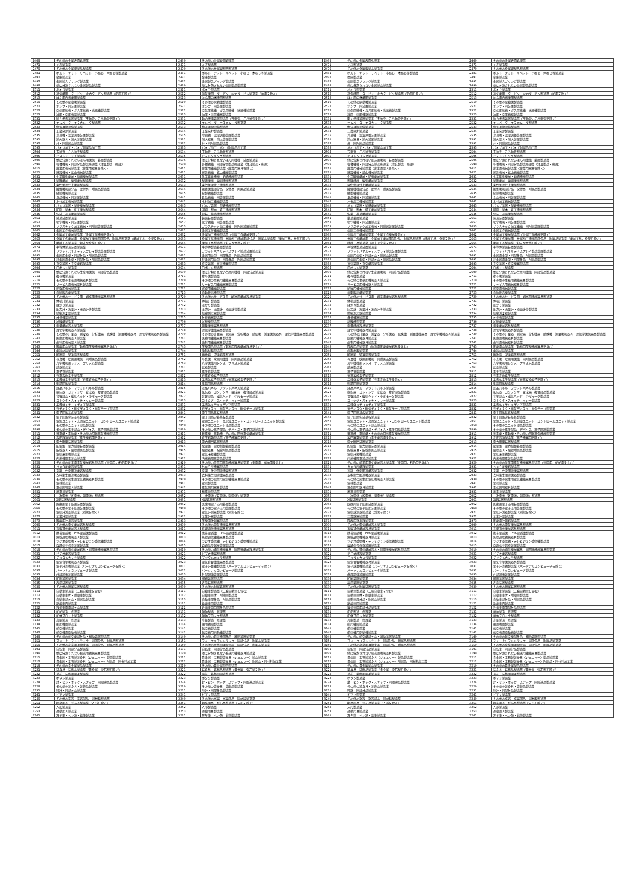| 2469 | その他の金属表面処理業 | 2469 | その他の金属表面処理業 | 2469 | その他の金属表面処理業 | 2469 | その他の金属表面処理業 |
| 2471 | くぎ製造業 | 2471 | くぎ製造業 | 2471 | くぎ製造業 | 2471 | くぎ製造業 |
| 2479 | その他の金属線製品製造業 | 2479 | その他の金属線製品製造業 | 2479 | その他の金属線製品製造業 | 2479 | その他の金属線製品製造業 |
| 2481 | ボルト・ナット・リベット・小ねじ・木ねじ等製造業 | 2481 | ボルト・ナット・リベット・小ねじ・木ねじ等製造業 | 2481 | ボルト・ナット・リベット・小ねじ・木ねじ等製造業 | 2481 | ボルト・ナット・リベット・小ねじ・木ねじ等製造業 |
| 2491 | 金庫製造業 | 2491 | 金庫製造業 | 2491 | 金庫製造業 | 2491 | 金庫製造業 |
| 2492 | 金属製スプリング製造業 | 2492 | 金属製スプリング製造業 | 2492 | 金属製スプリング製造業 | 2492 | 金属製スプリング製造業 |
| 2499 | 他に分類されない金属製品製造業 | 2499 | 他に分類されない金属製品製造業 | 2499 | 他に分類されない金属製品製造業 | 2499 | 他に分類されない金属製品製造業 |
| 2511 | ボイラ製造業 | 2511 | ボイラ製造業 | 2511 | ボイラ製造業 | 2511 | ボイラ製造業 |
| 2512 | 蒸気機関・タービン・水力タービン製造業（舶用を除く） | 2512 | 蒸気機関・タービン・水力タービン製造業（舶用を除く） | 2512 | 蒸気機関・タービン・水力タービン製造業（舶用を除く） | 2512 | 蒸気機関・タービン・水力タービン製造業（舶用を除く） |
| 2513 | はん用内燃機関製造業 | 2513 | はん用内燃機関製造業 | 2513 | はん用内燃機関製造業 | 2513 | はん用内燃機関製造業 |
| 2519 | その他の原動機製造業 | 2519 | その他の原動機製造業 | 2519 | その他の原動機製造業 | 2519 | その他の原動機製造業 |
| 2521 | ポンプ・同装置製造業 | 2521 | ポンプ・同装置製造業 | 2521 | ポンプ・同装置製造業 | 2521 | ポンプ・同装置製造業 |
| 2522 | 空気圧縮機・ガス圧縮機・送風機製造業 | 2522 | 空気圧縮機・ガス圧縮機・送風機製造業 | 2522 | 空気圧縮機・ガス圧縮機・送風機製造業 | 2522 | 空気圧縮機・ガス圧縮機・送風機製造業 |
| 2523 | 油圧・空圧機器製造業 | 2523 | 油圧・空圧機器製造業 | 2523 | 油圧・空圧機器製造業 | 2523 | 油圧・空圧機器製造業 |
| 2531 | 動力伝導装置製造業（玉軸受，ころ軸受を除く） | 2531 | 動力伝導装置製造業（玉軸受，ころ軸受を除く） | 2531 | 動力伝導装置製造業（玉軸受，ころ軸受を除く） | 2531 | 動力伝導装置製造業（玉軸受，ころ軸受を除く） |
| 2532 | エレベータ・エスカレータ製造業 | 2532 | エレベータ・エスカレータ製造業 | 2532 | エレベータ・エスカレータ製造業 | 2532 | エレベータ・エスカレータ製造業 |
| 2533 | 物流運搬設備製造業 | 2533 | 物流運搬設備製造業 | 2533 | 物流運搬設備製造業 | 2533 | 物流運搬設備製造業 |
| 2534 | 工業窯炉製造業 | 2534 | 工業窯炉製造業 | 2534 | 工業窯炉製造業 | 2534 | 工業窯炉製造業 |
| 2535 | 冷凍機・温湿調整装置製造業 | 2535 | 冷凍機・温湿調整装置製造業 | 2535 | 冷凍機・温湿調整装置製造業 | 2535 | 冷凍機・温湿調整装置製造業 |
| 2591 | 消火器具・消火装置製造業 | 2591 | 消火器具・消火装置製造業 | 2591 | 消火器具・消火装置製造業 | 2591 | 消火器具・消火装置製造業 |
| 2592 | 弁・同附属品製造業 | 2592 | 弁・同附属品製造業 | 2592 | 弁・同附属品製造業 | 2592 | 弁・同附属品製造業 |
| 2593 | パイプ加工・パイプ附属品加工業 | 2593 | パイプ加工・パイプ附属品加工業 | 2593 | パイプ加工・パイプ附属品加工業 | 2593 | パイプ加工・パイプ附属品加工業 |
| 2594 | 玉軸受・ころ軸受製造業 | 2594 | 玉軸受・ころ軸受製造業 | 2594 | 玉軸受・ころ軸受製造業 | 2594 | 玉軸受・ころ軸受製造業 |
| 2595 | ピストンリング製造業 | 2595 | ピストンリング製造業 | 2595 | ピストンリング製造業 | 2595 | ピストンリング製造業 |
| 2596 | 他に分類されないはん用機械・装置製造業 | 2596 | 他に分類されないはん用機械・装置製造業 | 2596 | 他に分類されないはん用機械・装置製造業 | 2596 | 他に分類されないはん用機械・装置製造業 |
| 2599 | 各種機械・同部分品製造修理業（注文製造・修理） | 2599 | 各種機械・同部分品製造修理業（注文製造・修理） | 2599 | 各種機械・同部分品製造修理業（注文製造・修理） | 2599 | 各種機械・同部分品製造修理業（注文製造・修理） |
| 2611 | 農業用機械製造業（農業用器具を除く） | 2611 | 農業用機械製造業（農業用器具を除く） | 2611 | 農業用機械製造業（農業用器具を除く） | 2611 | 農業用機械製造業（農業用器具を除く） |
| 2621 | 建設機械・鉱山機械製造業 | 2621 | 建設機械・鉱山機械製造業 | 2621 | 建設機械・鉱山機械製造業 | 2621 | 建設機械・鉱山機械製造業 |
| 2631 | 化学繊維機械・紡績機械製造業 | 2631 | 化学繊維機械・紡績機械製造業 | 2631 | 化学繊維機械・紡績機械製造業 | 2631 | 化学繊維機械・紡績機械製造業 |
| 2632 | 製織機械・編組機械製造業 | 2632 | 製織機械・編組機械製造業 | 2632 | 製織機械・編組機械製造業 | 2632 | 製織機械・編組機械製造業 |
| 2633 | 染色整理仕上機械製造業 | 2633 | 染色整理仕上機械製造業 | 2633 | 染色整理仕上機械製造業 | 2633 | 染色整理仕上機械製造業 |
| 2634 | 繊維機械部分品・取付具・附属品製造業 | 2634 | 繊維機械部分品・取付具・附属品製造業 | 2634 | 繊維機械部分品・取付具・附属品製造業 | 2634 | 繊維機械部分品・取付具・附属品製造業 |
| 2635 | 縫製機械製造業 | 2635 | 縫製機械製造業 | 2635 | 縫製機械製造業 | 2635 | 縫製機械製造業 |
| 2641 | 食品機械・同装置製造業 | 2641 | 食品機械・同装置製造業 | 2641 | 食品機械・同装置製造業 | 2641 | 食品機械・同装置製造業 |
| 2642 | 木材加工機械製造業 | 2642 | 木材加工機械製造業 | 2642 | 木材加工機械製造業 | 2642 | 木材加工機械製造業 |
| 2643 | パルプ装置・製紙機械製造業 | 2643 | パルプ装置・製紙機械製造業 | 2643 | パルプ装置・製紙機械製造業 | 2643 | パルプ装置・製紙機械製造業 |
| 2644 | 印刷・製本・紙工機械製造業 | 2644 | 印刷・製本・紙工機械製造業 | 2644 | 印刷・製本・紙工機械製造業 | 2644 | 印刷・製本・紙工機械製造業 |
| 2645 | 包装・荷造機械製造業 | 2645 | 包装・荷造機械製造業 | 2645 | 包装・荷造機械製造業 | 2645 | 包装・荷造機械製造業 |
| 2651 | 鋳造装置製造業 | 2651 | 鋳造装置製造業 | 2651 | 鋳造装置製造業 | 2651 | 鋳造装置製造業 |
| 2652 | 化学機械・同装置製造業 | 2652 | 化学機械・同装置製造業 | 2652 | 化学機械・同装置製造業 | 2652 | 化学機械・同装置製造業 |
| 2653 | プラスチック加工機械・同附属装置製造業 | 2653 | プラスチック加工機械・同附属装置製造業 | 2653 | プラスチック加工機械・同附属装置製造業 | 2653 | プラスチック加工機械・同附属装置製造業 |
| 2661 | 金属工作機械製造業 | 2661 | 金属工作機械製造業 | 2661 | 金属工作機械製造業 | 2661 | 金属工作機械製造業 |
| 2662 | 金属加工機械製造業（金属工作機械を除く） | 2662 | 金属加工機械製造業（金属工作機械を除く） | 2662 | 金属加工機械製造業（金属工作機械を除く） | 2662 | 金属加工機械製造業（金属工作機械を除く） |
| 2663 | 金属工作機械用・金属加工機械用部分品・附属品製造業（機械工具，金型を除く） | 2663 | 金属工作機械用・金属加工機械用部分品・附属品製造業（機械工具，金型を除く） | 2663 | 金属工作機械用・金属加工機械用部分品・附属品製造業（機械工具，金型を除く） | 2663 | 金属工作機械用・金属加工機械用部分品・附属品製造業（機械工具，金型を除く） |
| 2664 | 機械工具製造業（粉末や金業を除く） | 2664 | 機械工具製造業（粉末や金業を除く） | 2664 | 機械工具製造業（粉末や金業を除く） | 2664 | 機械工具製造業（粉末や金業を除く） |
| 2671 | 半導体製造装置製造業 | 2671 | 半導体製造装置製造業 | 2671 | 半導体製造装置製造業 | 2671 | 半導体製造装置製造業 |
| 2672 | フラットパネルディスプレイ製造装置製造業 | 2672 | フラットパネルディスプレイ製造装置製造業 | 2672 | フラットパネルディスプレイ製造装置製造業 | 2672 | フラットパネルディスプレイ製造装置製造業 |
| 2691 | 金属用金型・同部分品・附属品製造業 | 2691 | 金属用金型・同部分品・附属品製造業 | 2691 | 金属用金型・同部分品・附属品製造業 | 2691 | 金属用金型・同部分品・附属品製造業 |
| 2692 | 非金属用金型・同部分品・附属品製造業 | 2692 | 非金属用金型・同部分品・附属品製造業 | 2692 | 非金属用金型・同部分品・附属品製造業 | 2692 | 非金属用金型・同部分品・附属品製造業 |
| 2693 | 真空装置・真空機器製造業 | 2693 | 真空装置・真空機器製造業 | 2693 | 真空装置・真空機器製造業 | 2693 | 真空装置・真空機器製造業 |
| 2694 | ロボット製造業 | 2694 | ロボット製造業 | 2694 | ロボット製造業 | 2694 | ロボット製造業 |
| 2699 | 他に分類されない生産用機械・同部分品製造業 | 2699 | 他に分類されない生産用機械・同部分品製造業 | 2699 | 他に分類されない生産用機械・同部分品製造業 | 2699 | 他に分類されない生産用機械・同部分品製造業 |
| 2711 | 複写機製造業 | 2711 | 複写機製造業 | 2711 | 複写機製造業 | 2711 | 複写機製造業 |
| 2719 | その他の事務用機械器具製造業 | 2719 | その他の事務用機械器具製造業 | 2719 | その他の事務用機械器具製造業 | 2719 | その他の事務用機械器具製造業 |
| 2721 | サービス用機械器具製造業 | 2721 | サービス用機械器具製造業 | 2721 | サービス用機械器具製造業 | 2721 | サービス用機械器具製造業 |
| 2722 | 娯楽用機械製造業 | 2722 | 娯楽用機械製造業 | 2722 | 娯楽用機械製造業 | 2722 | 娯楽用機械製造業 |
| 2723 | 自動販売機製造業 | 2723 | 自動販売機製造業 | 2723 | 自動販売機製造業 | 2723 | 自動販売機製造業 |
| 2729 | その他のサービス用・娯楽用機械器具製造業 | 2729 | その他のサービス用・娯楽用機械器具製造業 | 2729 | その他のサービス用・娯楽用機械器具製造業 | 2729 | その他のサービス用・娯楽用機械器具製造業 |
| 2731 | 体積計製造業 | 2731 | 体積計製造業 | 2731 | 体積計製造業 | 2731 | 体積計製造業 |
| 2732 | はかり製造業 | 2732 | はかり製造業 | 2732 | はかり製造業 | 2732 | はかり製造業 |
| 2733 | 圧力計・流量計・液面計等製造業 | 2733 | 圧力計・流量計・液面計等製造業 | 2733 | 圧力計・流量計・液面計等製造業 | 2733 | 圧力計・流量計・液面計等製造業 |
| 2734 | 精密測定器製造業 | 2734 | 精密測定器製造業 | 2734 | 精密測定器製造業 | 2734 | 精密測定器製造業 |
| 2735 | 分析機器製造業 | 2735 | 分析機器製造業 | 2735 | 分析機器製造業 | 2735 | 分析機器製造業 |
| 2736 | 試験機製造業 | 2736 | 試験機製造業 | 2736 | 試験機製造業 | 2736 | 試験機製造業 |
| 2737 | 測量機械器具製造業 | 2737 | 測量機械器具製造業 | 2737 | 測量機械器具製造業 | 2737 | 測量機械器具製造業 |
| 2738 | 理化学機械器具製造業 | 2738 | 理化学機械器具製造業 | 2738 | 理化学機械器具製造業 | 2738 | 理化学機械器具製造業 |
| 2739 | その他の計量器・測定器・分析機器・試験機・測量機械器具・理化学機械器具製造業 | 2739 | その他の計量器・測定器・分析機器・試験機・測量機械器具・理化学機械器具製造業 | 2739 | その他の計量器・測定器・分析機器・試験機・測量機械器具・理化学機械器具製造業 | 2739 | その他の計量器・測定器・分析機器・試験機・測量機械器具・理化学機械器具製造業 |
| 2741 | 医療用機械器具製造業 | 2741 | 医療用機械器具製造業 | 2741 | 医療用機械器具製造業 | 2741 | 医療用機械器具製造業 |
| 2742 | 歯科用機械器具製造業 | 2742 | 歯科用機械器具製造業 | 2742 | 歯科用機械器具製造業 | 2742 | 歯科用機械器具製造業 |
| 2743 | 医療用品製造業（動物用医療機械器具を含む） | 2743 | 医療用品製造業（動物用医療機械器具を含む） | 2743 | 医療用品製造業（動物用医療機械器具を含む） | 2743 | 医療用品製造業（動物用医療機械器具を含む） |
| 2744 | 歯科材料製造業 | 2744 | 歯科材料製造業 | 2744 | 歯科材料製造業 | 2744 | 歯科材料製造業 |
| 2751 | 顕微鏡・望遠鏡等製造業 | 2751 | 顕微鏡・望遠鏡等製造業 | 2751 | 顕微鏡・望遠鏡等製造業 | 2751 | 顕微鏡・望遠鏡等製造業 |
| 2752 | 写真機・映画用機械・同附属品製造業 | 2752 | 写真機・映画用機械・同附属品製造業 | 2752 | 写真機・映画用機械・同附属品製造業 | 2752 | 写真機・映画用機械・同附属品製造業 |
| 2753 | 光学機械用レンズ・プリズム製造業 | 2753 | 光学機械用レンズ・プリズム製造業 | 2753 | 光学機械用レンズ・プリズム製造業 | 2753 | 光学機械用レンズ・プリズム製造業 |
| 2761 | 武器製造業 | 2761 | 武器製造業 | 2761 | 武器製造業 | 2761 | 武器製造業 |
| 2811 | 電子管製造業 | 2811 | 電子管製造業 | 2811 | 電子管製造業 | 2811 | 電子管製造業 |
| 2812 | 光電変換素子製造業 | 2812 | 光電変換素子製造業 | 2812 | 光電変換素子製造業 | 2812 | 光電変換素子製造業 |
| 2813 | 半導体素子製造業（光電変換素子を除く） | 2813 | 半導体素子製造業（光電変換素子を除く） | 2813 | 半導体素子製造業（光電変換素子を除く） | 2813 | 半導体素子製造業（光電変換素子を除く） |
| 2814 | 集積回路製造業 | 2814 | 集積回路製造業 | 2814 | 集積回路製造業 | 2814 | 集積回路製造業 |
| 2815 | 液晶パネル・フラットパネル製造業 | 2815 | 液晶パネル・フラットパネル製造業 | 2815 | 液晶パネル・フラットパネル製造業 | 2815 | 液晶パネル・フラットパネル製造業 |
| 2821 | 抵抗器・コンデンサ・変成器・複合部品製造業 | 2821 | 抵抗器・コンデンサ・変成器・複合部品製造業 | 2821 | 抵抗器・コンデンサ・変成器・複合部品製造業 | 2821 | 抵抗器・コンデンサ・変成器・複合部品製造業 |
| 2822 | 音響部品・磁気ヘッド・小形モータ製造業 | 2822 | 音響部品・磁気ヘッド・小形モータ製造業 | 2822 | 音響部品・磁気ヘッド・小形モータ製造業 | 2822 | 音響部品・磁気ヘッド・小形モータ製造業 |
| 2823 | コネクタ・スイッチ・リレー製造業 | 2823 | コネクタ・スイッチ・リレー製造業 | 2823 | コネクタ・スイッチ・リレー製造業 | 2823 | コネクタ・スイッチ・リレー製造業 |
| 2831 | 半導体メモリメディア製造業 | 2831 | 半導体メモリメディア製造業 | 2831 | 半導体メモリメディア製造業 | 2831 | 半導体メモリメディア製造業 |
| 2832 | 光ディスク・磁気ディスク・磁気テープ製造業 | 2832 | 光ディスク・磁気ディスク・磁気テープ製造業 | 2832 | 光ディスク・磁気ディスク・磁気テープ製造業 | 2832 | 光ディスク・磁気ディスク・磁気テープ製造業 |
| 2841 | 電子回路基板製造業 | 2841 | 電子回路基板製造業 | 2841 | 電子回路基板製造業 | 2841 | 電子回路基板製造業 |
| 2842 | 電子回路実装基板製造業 | 2842 | 電子回路実装基板製造業 | 2842 | 電子回路実装基板製造業 | 2842 | 電子回路実装基板製造業 |
| 2851 | 電源ユニット・高周波ユニット・コントロールユニット製造業 | 2851 | 電源ユニット・高周波ユニット・コントロールユニット製造業 | 2851 | 電源ユニット・高周波ユニット・コントロールユニット製造業 | 2851 | 電源ユニット・高周波ユニット・コントロールユニット製造業 |
| 2859 | その他のユニット部品製造業 | 2859 | その他のユニット部品製造業 | 2859 | その他のユニット部品製造業 | 2859 | その他のユニット部品製造業 |
| 2899 | その他の電子部品・デバイス・電子回路製造業 | 2899 | その他の電子部品・デバイス・電子回路製造業 | 2899 | その他の電子部品・デバイス・電子回路製造業 | 2899 | その他の電子部品・デバイス・電子回路製造業 |
| 2911 | 発電機・電動機・その他の回転電気機械製造業 | 2911 | 発電機・電動機・その他の回転電気機械製造業 | 2911 | 発電機・電動機・その他の回転電気機械製造業 | 2911 | 発電機・電動機・その他の回転電気機械製造業 |
| 2912 | 変圧器類製造業（電子機器用を除く） | 2912 | 変圧器類製造業（電子機器用を除く） | 2912 | 変圧器類製造業（電子機器用を除く） | 2912 | 変圧器類製造業（電子機器用を除く） |
| 2913 | 電力開閉装置製造業 | 2913 | 電力開閉装置製造業 | 2913 | 電力開閉装置製造業 | 2913 | 電力開閉装置製造業 |
| 2914 | 配電盤・電力制御装置製造業 | 2914 | 配電盤・電力制御装置製造業 | 2914 | 配電盤・電力制御装置製造業 | 2914 | 配電盤・電力制御装置製造業 |
| 2915 | 配線器具・配線附属品製造業 | 2915 | 配線器具・配線附属品製造業 | 2915 | 配線器具・配線附属品製造業 | 2915 | 配線器具・配線附属品製造業 |
| 2921 | 電気溶接機製造業 | 2921 | 電気溶接機製造業 | 2921 | 電気溶接機製造業 | 2921 | 電気溶接機製造業 |
| 2922 | 内燃機関電装品製造業 | 2922 | 内燃機関電装品製造業 | 2922 | 内燃機関電装品製造業 | 2922 | 内燃機関電装品製造業 |
| 2929 | その他の産業用電気機械器具製造業（車両用，船舶用を含む） | 2929 | その他の産業用電気機械器具製造業（車両用，船舶用を含む） | 2929 | その他の産業用電気機械器具製造業（車両用，船舶用を含む） | 2929 | その他の産業用電気機械器具製造業（車両用，船舶用を含む） |
| 2931 | ちゅう房機器製造業 | 2931 | ちゅう房機器製造業 | 2931 | ちゅう房機器製造業 | 2931 | ちゅう房機器製造業 |
| 2932 | 空調・住宅関連機器製造業 | 2932 | 空調・住宅関連機器製造業 | 2932 | 空調・住宅関連機器製造業 | 2932 | 空調・住宅関連機器製造業 |
| 2933 | 衣料衛生関連機器製造業 | 2933 | 衣料衛生関連機器製造業 | 2933 | 衣料衛生関連機器製造業 | 2933 | 衣料衛生関連機器製造業 |
| 2939 | その他の民生用電気機械器具製造業 | 2939 | その他の民生用電気機械器具製造業 | 2939 | その他の民生用電気機械器具製造業 | 2939 | その他の民生用電気機械器具製造業 |
| 2941 | 電球製造業 | 2941 | 電球製造業 | 2941 | 電球製造業 | 2941 | 電球製造業 |
| 2942 | 電気照明器具製造業 | 2942 | 電気照明器具製造業 | 2942 | 電気照明器具製造業 | 2942 | 電気照明器具製造業 |
| 2951 | 蓄電池製造業 | 2951 | 蓄電池製造業 | 2951 | 蓄電池製造業 | 2951 | 蓄電池製造業 |
| 2952 | 一次電池（乾電池，湿電池）製造業 | 2952 | 一次電池（乾電池，湿電池）製造業 | 2952 | 一次電池（乾電池，湿電池）製造業 | 2952 | 一次電池（乾電池，湿電池）製造業 |
| 2961 | X線装置製造業 | 2961 | X線装置製造業 | 2961 | X線装置製造業 | 2961 | X線装置製造業 |
| 2962 | 医療用電子応用装置製造業 | 2962 | 医療用電子応用装置製造業 | 2962 | 医療用電子応用装置製造業 | 2962 | 医療用電子応用装置製造業 |
| 2969 | その他の電子応用装置製造業 | 2969 | その他の電子応用装置製造業 | 2969 | その他の電子応用装置製造業 | 2969 | その他の電子応用装置製造業 |
| 2971 | 電気計測器製造業（別掲を除く） | 2971 | 電気計測器製造業（別掲を除く） | 2971 | 電気計測器製造業（別掲を除く） | 2971 | 電気計測器製造業（別掲を除く） |
| 2972 | 工業計器製造業 | 2972 | 工業計器製造業 | 2972 | 工業計器製造業 | 2972 | 工業計器製造業 |
| 2973 | 医療用計測器製造業 | 2973 | 医療用計測器製造業 | 2973 | 医療用計測器製造業 | 2973 | 医療用計測器製造業 |
| 2999 | その他の電気機械器具製造業 | 2999 | その他の電気機械器具製造業 | 2999 | その他の電気機械器具製造業 | 2999 | その他の電気機械器具製造業 |
| 3011 | 有線通信機械器具製造業 | 3011 | 有線通信機械器具製造業 | 3011 | 有線通信機械器具製造業 | 3011 | 有線通信機械器具製造業 |
| 3012 | 携帯電話機・PHS電話機製造業 | 3012 | 携帯電話機・PHS電話機製造業 | 3012 | 携帯電話機・PHS電話機製造業 | 3012 | 携帯電話機・PHS電話機製造業 |
| 3013 | 無線通信機械器具製造業 | 3013 | 無線通信機械器具製造業 | 3013 | 無線通信機械器具製造業 | 3013 | 無線通信機械器具製造業 |
| 3014 | ラジオ受信機・テレビジョン受信機製造業 | 3014 | ラジオ受信機・テレビジョン受信機製造業 | 3014 | ラジオ受信機・テレビジョン受信機製造業 | 3014 | ラジオ受信機・テレビジョン受信機製造業 |
| 3015 | 交通信号保安装置製造業 | 3015 | 交通信号保安装置製造業 | 3015 | 交通信号保安装置製造業 | 3015 | 交通信号保安装置製造業 |
| 3019 | その他の通信機械器具・同関連機械器具製造業 | 3019 | その他の通信機械器具・同関連機械器具製造業 | 3019 | その他の通信機械器具・同関連機械器具製造業 | 3019 | その他の通信機械器具・同関連機械器具製造業 |
| 3021 | ビデオ機器製造業 | 3021 | ビデオ機器製造業 | 3021 | ビデオ機器製造業 | 3021 | ビデオ機器製造業 |
| 3022 | デジタルカメラ製造業 | 3022 | デジタルカメラ製造業 | 3022 | デジタルカメラ製造業 | 3022 | デジタルカメラ製造業 |
| 3023 | 電気音響機械器具製造業 | 3023 | 電気音響機械器具製造業 | 3023 | 電気音響機械器具製造業 | 3023 | 電気音響機械器具製造業 |
| 3031 | 電子計算機製造業（パーソナルコンピュータを除く） | 3031 | 電子計算機製造業（パーソナルコンピュータを除く） | 3031 | 電子計算機製造業（パーソナルコンピュータを除く） | 3031 | 電子計算機製造業（パーソナルコンピュータを除く） |
| 3032 | パーソナルコンピュータ製造業 | 3032 | パーソナルコンピュータ製造業 | 3032 | パーソナルコンピュータ製造業 | 3032 | パーソナルコンピュータ製造業 |
| 3033 | 外部記憶装置製造業 | 3033 | 外部記憶装置製造業 | 3033 | 外部記憶装置製造業 | 3033 | 外部記憶装置製造業 |
| 3034 | 印刷装置製造業 | 3034 | 印刷装置製造業 | 3034 | 印刷装置製造業 | 3034 | 印刷装置製造業 |
| 3035 | 表示装置製造業 | 3035 | 表示装置製造業 | 3035 | 表示装置製造業 | 3035 | 表示装置製造業 |
| 3039 | その他の附属装置製造業 | 3039 | その他の附属装置製造業 | 3039 | その他の附属装置製造業 | 3039 | その他の附属装置製造業 |
| 3111 | 自動車製造業（二輪自動車を含む） | 3111 | 自動車製造業（二輪自動車を含む） | 3111 | 自動車製造業（二輪自動車を含む） | 3111 | 自動車製造業（二輪自動車を含む） |
| 3112 | 自動車車体・附随車製造業 | 3112 | 自動車車体・附随車製造業 | 3112 | 自動車車体・附随車製造業 | 3112 | 自動車車体・附随車製造業 |
| 3113 | 自動車部分品・附属品製造業 | 3113 | 自動車部分品・附属品製造業 | 3113 | 自動車部分品・附属品製造業 | 3113 | 自動車部分品・附属品製造業 |
| 3121 | 鉄道車両製造業 | 3121 | 鉄道車両製造業 | 3121 | 鉄道車両製造業 | 3121 | 鉄道車両製造業 |
| 3122 | 鉄道車両用部分品製造業 | 3122 | 鉄道車両用部分品製造業 | 3122 | 鉄道車両用部分品製造業 | 3122 | 鉄道車両用部分品製造業 |
| 3131 | 船舶製造・修理業 | 3131 | 船舶製造・修理業 | 3131 | 船舶製造・修理業 | 3131 | 船舶製造・修理業 |
| 3132 | 船体ブロック製造業 | 3132 | 船体ブロック製造業 | 3132 | 船体ブロック製造業 | 3132 | 船体ブロック製造業 |
| 3133 | 舟艇製造・修理業 | 3133 | 舟艇製造・修理業 | 3133 | 舟艇製造・修理業 | 3133 | 舟艇製造・修理業 |
| 3134 | 舶用機関製造業 | 3134 | 舶用機関製造業 | 3134 | 舶用機関製造業 | 3134 | 舶用機関製造業 |
| 3141 | 航空機製造業 | 3141 | 航空機製造業 | 3141 | 航空機製造業 | 3141 | 航空機製造業 |
| 3142 | 航空機用原動機製造業 | 3142 | 航空機用原動機製造業 | 3142 | 航空機用原動機製造業 | 3142 | 航空機用原動機製造業 |
| 3149 | その他の航空機部分品・補助装置製造業 | 3149 | その他の航空機部分品・補助装置製造業 | 3149 | その他の航空機部分品・補助装置製造業 | 3149 | その他の航空機部分品・補助装置製造業 |
| 3151 | フォークリフトトラック・同部分品・附属品製造業 | 3151 | フォークリフトトラック・同部分品・附属品製造業 | 3151 | フォークリフトトラック・同部分品・附属品製造業 | 3151 | フォークリフトトラック・同部分品・附属品製造業 |
| 3159 | その他の産業用運搬車両・同部分品・附属品製造業 | 3159 | その他の産業用運搬車両・同部分品・附属品製造業 | 3159 | その他の産業用運搬車両・同部分品・附属品製造業 | 3159 | その他の産業用運搬車両・同部分品・附属品製造業 |
| 3191 | 自転車・同部分品製造業 | 3191 | 自転車・同部分品製造業 | 3191 | 自転車・同部分品製造業 | 3191 | 自転車・同部分品製造業 |
| 3199 | 他に分類されない輸送用機械器具製造業 | 3199 | 他に分類されない輸送用機械器具製造業 | 3199 | 他に分類されない輸送用機械器具製造業 | 3199 | 他に分類されない輸送用機械器具製造業 |
| 3211 | 貴金属・宝石製装身具（ジュエリー）製品製造業 | 3211 | 貴金属・宝石製装身具（ジュエリー）製品製造業 | 3211 | 貴金属・宝石製装身具（ジュエリー）製品製造業 | 3211 | 貴金属・宝石製装身具（ジュエリー）製品製造業 |
| 3212 | 貴金属・宝石製装身具（ジュエリー）附属品・同材料加工業 | 3212 | 貴金属・宝石製装身具（ジュエリー）附属品・同材料加工業 | 3212 | 貴金属・宝石製装身具（ジュエリー）附属品・同材料加工業 | 3212 | 貴金属・宝石製装身具（ジュエリー）附属品・同材料加工業 |
| 3219 | その他の貴金属製品製造業 | 3219 | その他の貴金属製品製造業 | 3219 | その他の貴金属製品製造業 | 3219 | その他の貴金属製品製造業 |
| 3221 | 装身具・装飾品製造業（貴金属・宝石製を除く） | 3221 | 装身具・装飾品製造業（貴金属・宝石製を除く） | 3221 | 装身具・装飾品製造業（貴金属・宝石製を除く） | 3221 | 装身具・装飾品製造業（貴金属・宝石製を除く） |
| 3222 | 造花・装飾用羽毛製造業 | 3222 | 造花・装飾用羽毛製造業 | 3222 | 造花・装飾用羽毛製造業 | 3222 | 造花・装飾用羽毛製造業 |
| 3223 | ボタン製造業 | 3223 | ボタン製造業 | 3223 | ボタン製造業 | 3223 | ボタン製造業 |
| 3224 | 針・ピン・ホック・スナップ・同関連品製造業 | 3224 | 針・ピン・ホック・スナップ・同関連品製造業 | 3224 | 針・ピン・ホック・スナップ・同関連品製造業 | 3224 | 針・ピン・ホック・スナップ・同関連品製造業 |
| 3229 | その他の装身具・装飾品製造業 | 3229 | その他の装身具・装飾品製造業 | 3229 | その他の装身具・装飾品製造業 | 3229 | その他の装身具・装飾品製造業 |
| 3231 | 時計・同部分品製造業 | 3231 | 時計・同部分品製造業 | 3231 | 時計・同部分品製造業 | 3231 | 時計・同部分品製造業 |
| 3241 | ピアノ製造業 | 3241 | ピアノ製造業 | 3241 | ピアノ製造業 | 3241 | ピアノ製造業 |
| 3249 | その他の楽器・楽器部品・同材料製造業 | 3249 | その他の楽器・楽器部品・同材料製造業 | 3249 | その他の楽器・楽器部品・同材料製造業 | 3249 | その他の楽器・楽器部品・同材料製造業 |
| 3251 | 娯楽用具・がん具製造業（人形を除く） | 3251 | 娯楽用具・がん具製造業（人形を除く） | 3251 | 娯楽用具・がん具製造業（人形を除く） | 3251 | 娯楽用具・がん具製造業（人形を除く） |
| 3252 | 人形製造業 | 3252 | 人形製造業 | 3252 | 人形製造業 | 3252 | 人形製造業 |
| 3253 | 運動用具製造業 | 3253 | 運動用具製造業 | 3253 | 運動用具製造業 | 3253 | 運動用具製造業 |
| 3261 | 万年筆・ペン類・鉛筆製造業 | 3261 | 万年筆・ペン類・鉛筆製造業 | 3261 | 万年筆・ペン類・鉛筆製造業 | 3261 | 万年筆・ペン類・鉛筆製造業 |